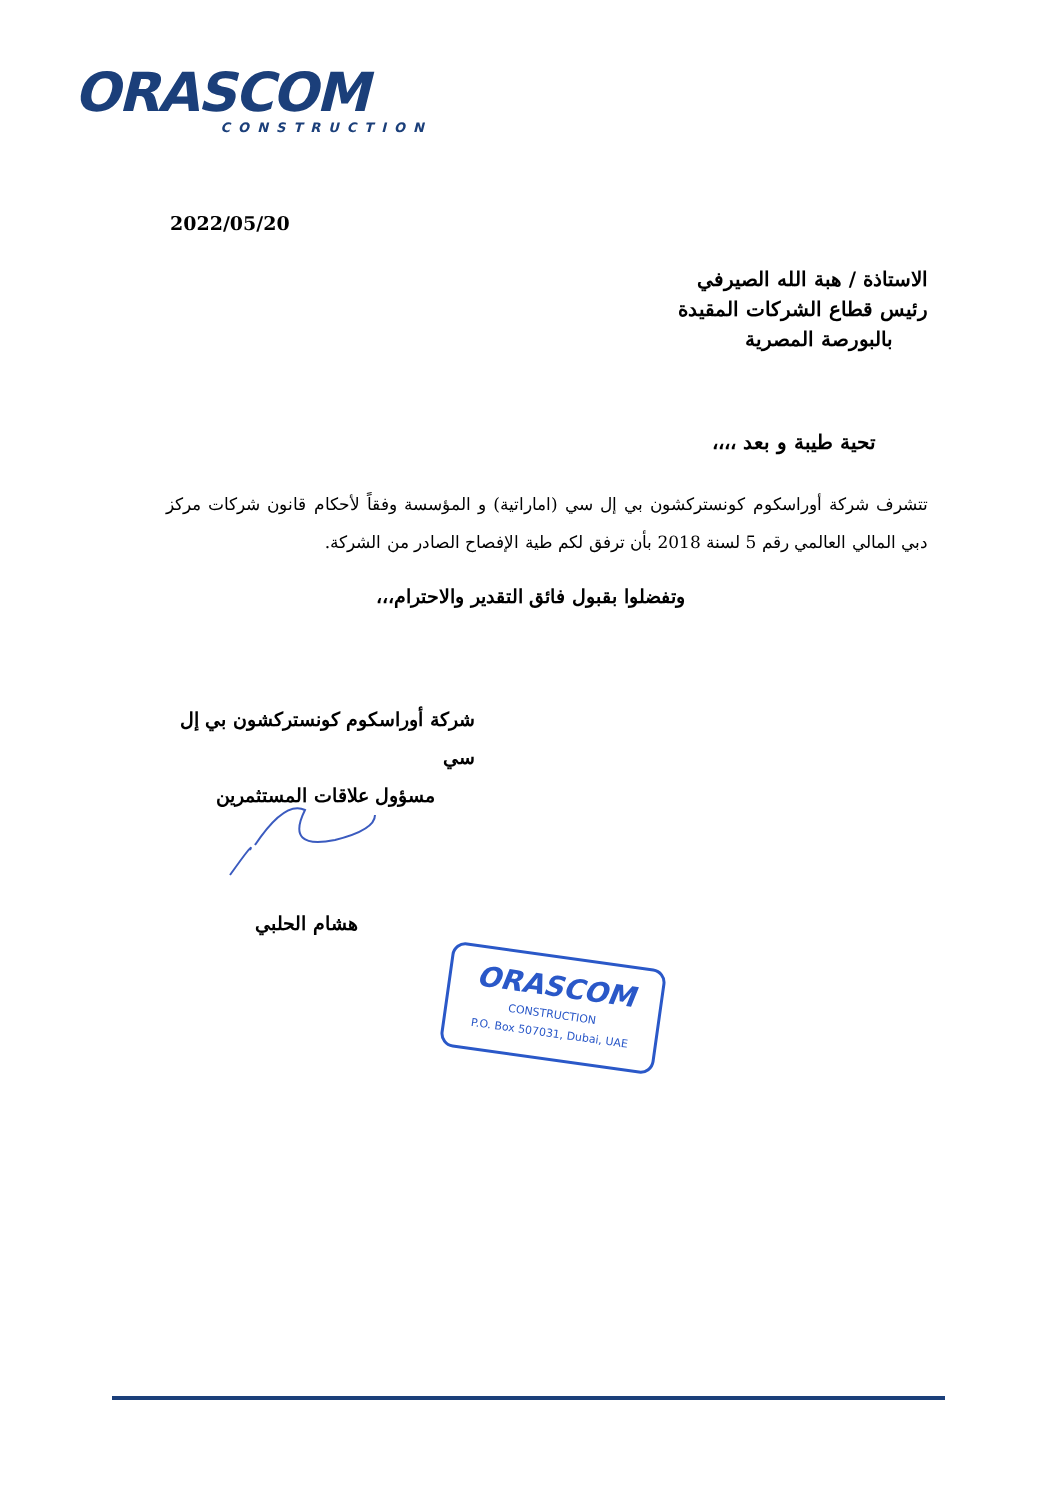ORASCOM
CONSTRUCTION
2022/05/20
الاستاذة / هبة الله الصيرفي
رئيس قطاع الشركات المقيدة
بالبورصة المصرية
تحية طيبة و بعد ،،،،
تتشرف شركة أوراسكوم كونستركشون بي إل سي (اماراتية) و المؤسسة وفقاً لأحكام قانون شركات مركز دبي المالي العالمي رقم 5 لسنة 2018 بأن ترفق لكم طية الإفصاح الصادر من الشركة.
وتفضلوا بقبول فائق التقدير والاحترام،،،
شركة أوراسكوم كونستركشون بي إل سي
مسؤول علاقات المستثمرين
هشام الحلبي
ORASCOM
CONSTRUCTION
P.O. Box 507031, Dubai, UAE